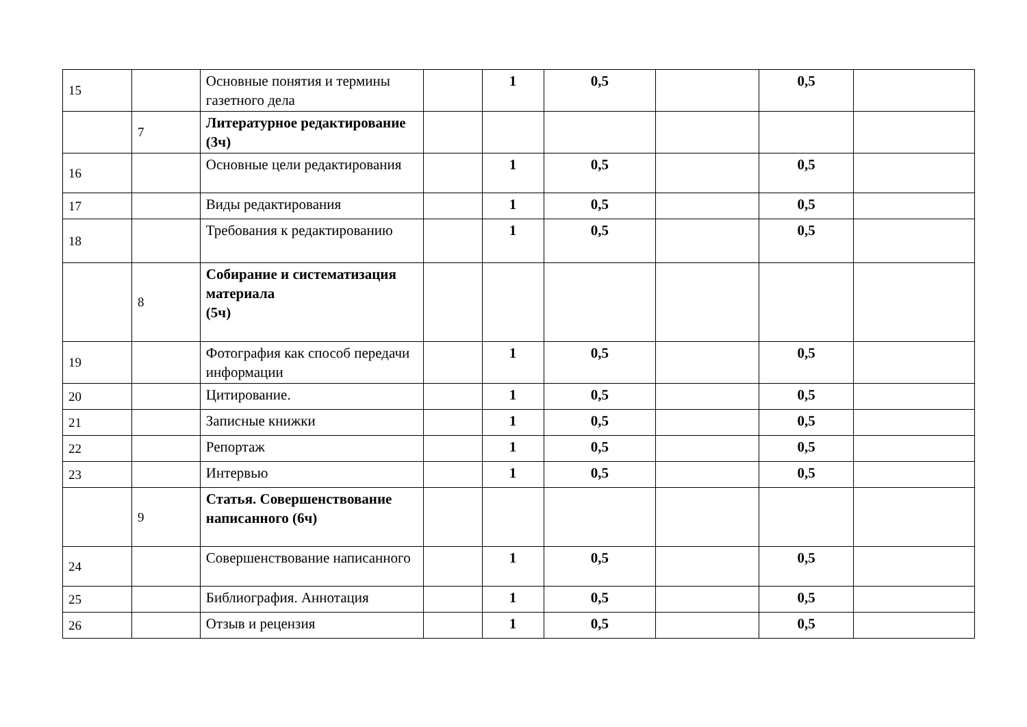| 15 | | Основные понятия и термины газетного дела | | 1 | 0,5 | | 0,5 | |
| | 7 | Литературное редактирование (3ч) | | | | | | |
| 16 | | Основные цели редактирования | | 1 | 0,5 | | 0,5 | |
| 17 | | Виды редактирования | | 1 | 0,5 | | 0,5 | |
| 18 | | Требования к редактированию | | 1 | 0,5 | | 0,5 | |
| | 8 | Собирание и систематизация материала (5ч) | | | | | | |
| 19 | | Фотография как способ передачи информации | | 1 | 0,5 | | 0,5 | |
| 20 | | Цитирование. | | 1 | 0,5 | | 0,5 | |
| 21 | | Записные книжки | | 1 | 0,5 | | 0,5 | |
| 22 | | Репортаж | | 1 | 0,5 | | 0,5 | |
| 23 | | Интервью | | 1 | 0,5 | | 0,5 | |
| | 9 | Статья. Совершенствование написанного (6ч) | | | | | | |
| 24 | | Совершенствование написанного | | 1 | 0,5 | | 0,5 | |
| 25 | | Библиография. Аннотация | | 1 | 0,5 | | 0,5 | |
| 26 | | Отзыв и рецензия | | 1 | 0,5 | | 0,5 | |